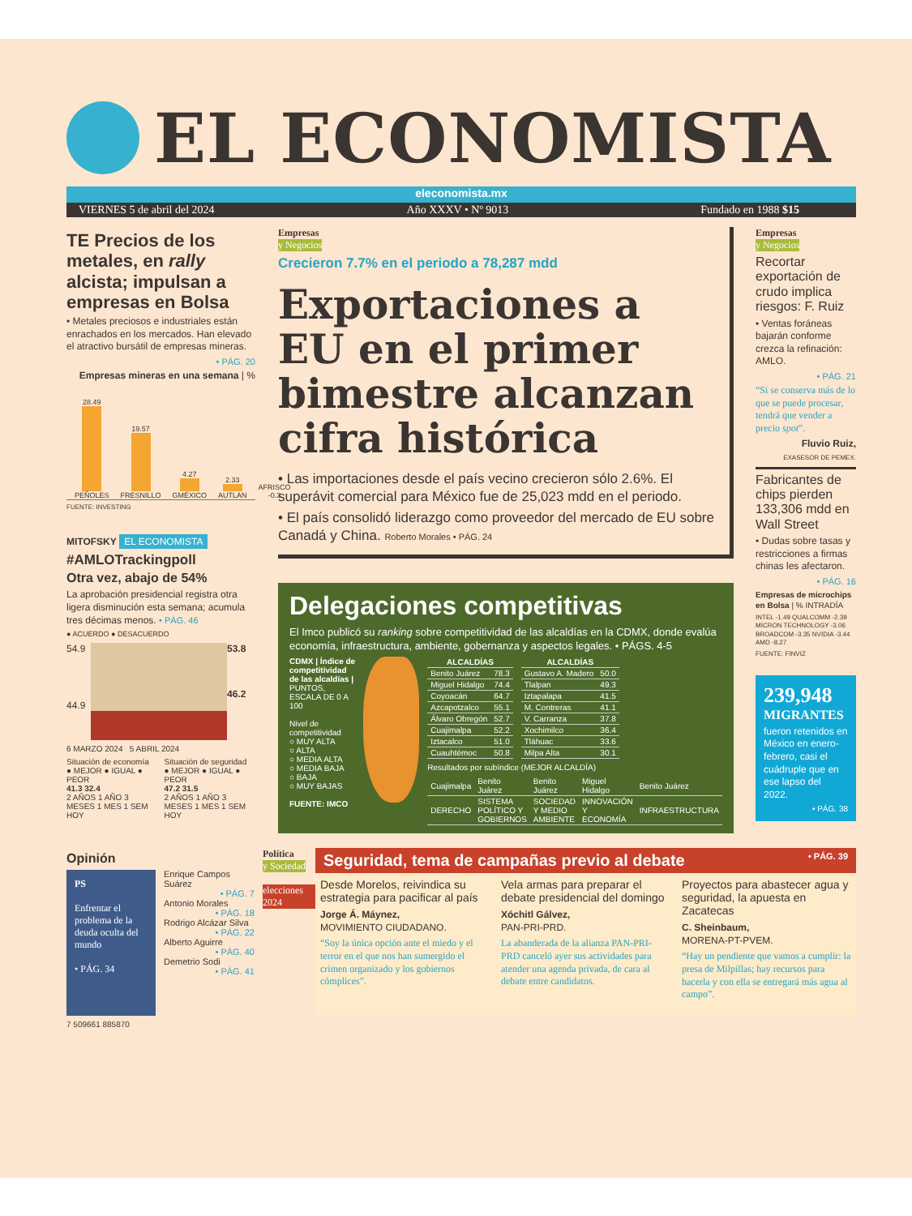EL ECONOMISTA
eleconomista.mx
VIERNES 5 de abril del 2024 Año XXXV • Nº 9013 Fundado en 1988 $15
TE Precios de los metales, en rally alcista; impulsan a empresas en Bolsa
• Metales preciosos e industriales están enrachados en los mercados. Han elevado el atractivo bursátil de empresas mineras.
• PÁG. 20
Empresas mineras en una semana | %
28.49 PEÑOLES
19.57 FRESNILLO
4.27 GMÉXICO
2.33 AUTLAN
AFRISCO
-0.3
FUENTE: INVESTING
MITOFSKY EL ECONOMISTA
#AMLOTrackingpoll
Otra vez, abajo de 54%
La aprobación presidencial registra otra ligera disminución esta semana; acumula tres décimas menos. • PÁG. 46
● ACUERDO ● DESACUERDO
54.9
44.9
53.8
46.2
6 MARZO 2024 5 ABRIL 2024
Situación de economía
● MEJOR ● IGUAL ● PEOR
41.3 32.4
2 AÑOS 1 AÑO 3 MESES 1 MES 1 SEM HOY
Situación de seguridad
● MEJOR ● IGUAL ● PEOR
47.2 31.5
2 AÑOS 1 AÑO 3 MESES 1 MES 1 SEM HOY
Empresas
y Negocios
Crecieron 7.7% en el periodo a 78,287 mdd
Exportaciones a EU en el primer bimestre alcanzan cifra histórica
• Las importaciones desde el país vecino crecieron sólo 2.6%. El superávit comercial para México fue de 25,023 mdd en el periodo.
• El país consolidó liderazgo como proveedor del mercado de EU sobre Canadá y China. Roberto Morales • PÁG. 24
Delegaciones competitivas
El Imco publicó su ranking sobre competitividad de las alcaldías en la CDMX, donde evalúa economía, infraestructura, ambiente, gobernanza y aspectos legales. • PÁGS. 4-5
CDMX | Índice de competitividad de las alcaldías | PUNTOS, ESCALA DE 0 A 100
Nivel de competitividad
○ MUY ALTA
○ ALTA
○ MEDIA ALTA
○ MEDIA BAJA
○ BAJA
○ MUY BAJAS
FUENTE: IMCO
| ALCALDÍAS | |
| --- | --- |
| Benito Juárez | 78.3 |
| Miguel Hidalgo | 74.4 |
| Coyoacán | 64.7 |
| Azcapotzalco | 55.1 |
| Álvaro Obregón | 52.7 |
| Cuajimalpa | 52.2 |
| Iztacalco | 51.0 |
| Cuauhtémoc | 50.8 |
| ALCALDÍAS | |
| --- | --- |
| Gustavo A. Madero | 50.0 |
| Tlalpan | 49.3 |
| Iztapalapa | 41.5 |
| M. Contreras | 41.1 |
| V. Carranza | 37.8 |
| Xochimilco | 36.4 |
| Tláhuac | 33.6 |
| Milpa Alta | 30.1 |
Resultados por subíndice (MEJOR ALCALDÍA)
| Cuajimalpa | Benito Juárez | Benito Juárez | Miguel Hidalgo | Benito Juárez |
| DERECHO | SISTEMA POLÍTICO Y GOBIERNOS | SOCIEDAD Y MEDIO AMBIENTE | INNOVACIÓN Y ECONOMÍA | INFRAESTRUCTURA |
Empresas
y Negocios
Recortar exportación de crudo implica riesgos: F. Ruiz
• Ventas foráneas bajarán conforme crezca la refinación: AMLO.
• PÁG. 21
“Si se conserva más de lo que se puede procesar, tendrá que vender a precio spot”.
Fluvio Ruiz,
EXASESOR DE PEMEX.
Fabricantes de chips pierden 133,306 mdd en Wall Street
• Dudas sobre tasas y restricciones a firmas chinas les afectaron.
• PÁG. 16
Empresas de microchips en Bolsa | % INTRADÍA
INTEL -1.49 QUALCOMM -2.39 MICRON TECHNOLOGY -3.06 BROADCOM -3.35 NVIDIA -3.44 AMD -8.27
FUENTE: FINVIZ
239,948
MIGRANTES
fueron retenidos en México en enero-febrero, casi el cuádruple que en ese lapso del 2022.
• PÁG. 38
Opinión
PS
Enfrentar el problema de la deuda oculta del mundo
• PÁG. 34
Enrique Campos Suárez
• PÁG. 7
Antonio Morales
• PÁG. 18
Rodrigo Alcázar Silva
• PÁG. 22
Alberto Aguirre
• PÁG. 40
Demetrio Sodi
• PÁG. 41
Política
y Sociedad
elecciones 2024
Seguridad, tema de campañas previo al debate • PÁG. 39
Desde Morelos, reivindica su estrategia para pacificar al país
Jorge Á. Máynez,
MOVIMIENTO CIUDADANO.
“Soy la única opción ante el miedo y el terror en el que nos han sumergido el crimen organizado y los gobiernos cómplices”.
Vela armas para preparar el debate presidencial del domingo
Xóchitl Gálvez,
PAN-PRI-PRD.
La abanderada de la alianza PAN-PRI-PRD canceló ayer sus actividades para atender una agenda privada, de cara al debate entre candidatos.
Proyectos para abastecer agua y seguridad, la apuesta en Zacatecas
C. Sheinbaum,
MORENA-PT-PVEM.
“Hay un pendiente que vamos a cumplir: la presa de Milpillas; hay recursos para hacerla y con ella se entregará más agua al campo”.
7 509661 885870